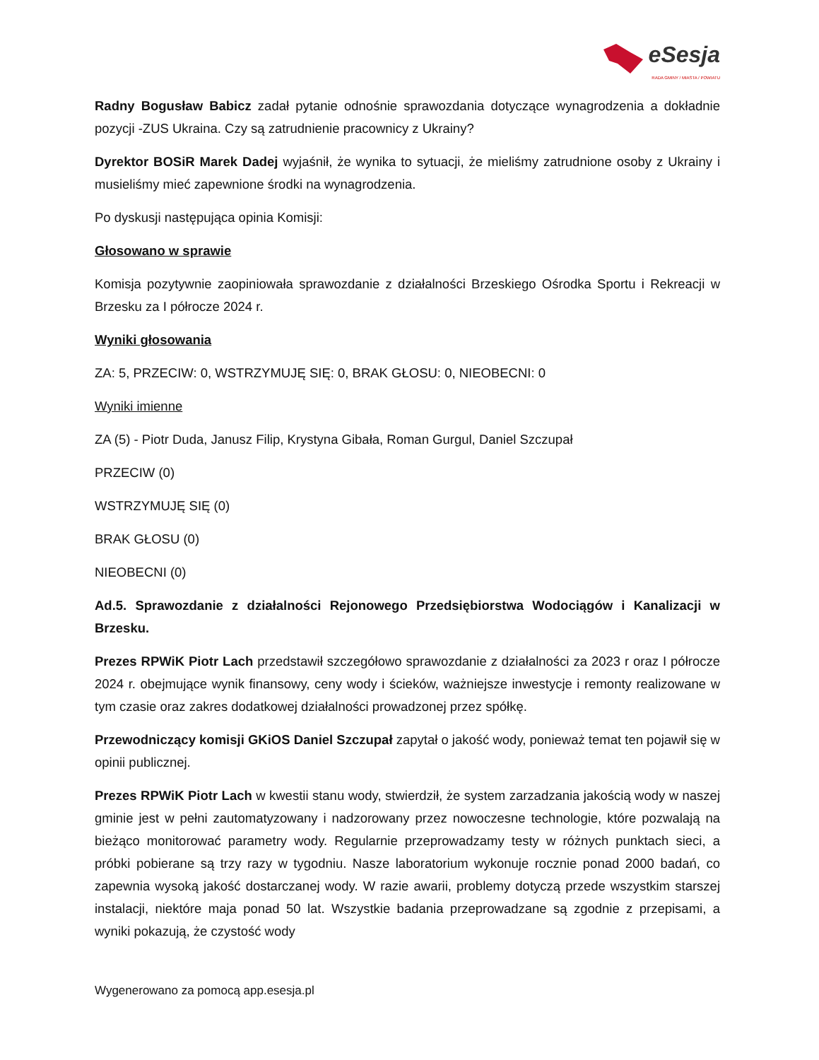eSesja
RADA GMINY / MIASTA / POWIATU
Radny Bogusław Babicz zadał pytanie odnośnie sprawozdania dotyczące wynagrodzenia a dokładnie pozycji -ZUS Ukraina. Czy są zatrudnienie pracownicy z Ukrainy?
Dyrektor BOSiR Marek Dadej wyjaśnił, że wynika to sytuacji, że mieliśmy zatrudnione osoby z Ukrainy i musieliśmy mieć zapewnione środki na wynagrodzenia.
Po dyskusji następująca opinia Komisji:
Głosowano w sprawie
Komisja pozytywnie zaopiniowała sprawozdanie z działalności Brzeskiego Ośrodka Sportu i Rekreacji w Brzesku za I półrocze 2024 r.
Wyniki głosowania
ZA: 5, PRZECIW: 0, WSTRZYMUJĘ SIĘ: 0, BRAK GŁOSU: 0, NIEOBECNI: 0
Wyniki imienne
ZA (5) - Piotr Duda, Janusz Filip, Krystyna Gibała, Roman Gurgul, Daniel Szczupał
PRZECIW (0)
WSTRZYMUJĘ SIĘ (0)
BRAK GŁOSU (0)
NIEOBECNI (0)
Ad.5. Sprawozdanie z działalności Rejonowego Przedsiębiorstwa Wodociągów i Kanalizacji w Brzesku.
Prezes RPWiK Piotr Lach przedstawił szczegółowo sprawozdanie z działalności za 2023 r oraz I półrocze 2024 r. obejmujące wynik finansowy, ceny wody i ścieków, ważniejsze inwestycje i remonty realizowane w tym czasie oraz zakres dodatkowej działalności prowadzonej przez spółkę.
Przewodniczący komisji GKiOS Daniel Szczupał zapytał o jakość wody, ponieważ temat ten pojawił się w opinii publicznej.
Prezes RPWiK Piotr Lach w kwestii stanu wody, stwierdził, że system zarzadzania jakością wody w naszej gminie jest w pełni zautomatyzowany i nadzorowany przez nowoczesne technologie, które pozwalają na bieżąco monitorować parametry wody. Regularnie przeprowadzamy testy w różnych punktach sieci, a próbki pobierane są trzy razy w tygodniu. Nasze laboratorium wykonuje rocznie ponad 2000 badań, co zapewnia wysoką jakość dostarczanej wody. W razie awarii, problemy dotyczą przede wszystkim starszej instalacji, niektóre maja ponad 50 lat. Wszystkie badania przeprowadzane są zgodnie z przepisami, a wyniki pokazują, że czystość wody
Wygenerowano za pomocą app.esesja.pl